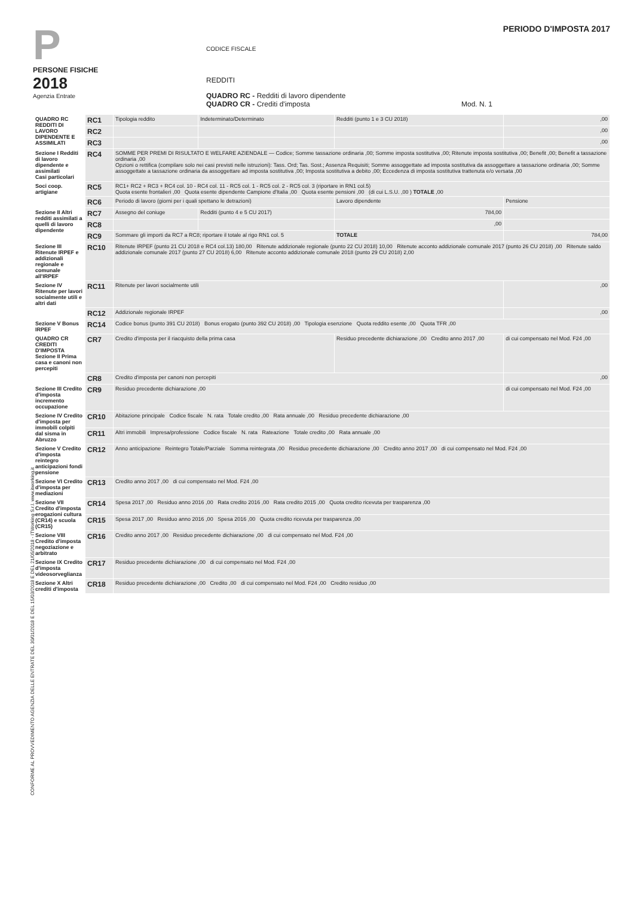P
PERSONE FISICHE
2018
Agenzia Entrate
PERIODO D'IMPOSTA 2017
CODICE FISCALE
REDDITI
QUADRO RC - Redditi di lavoro dipendente
QUADRO CR - Crediti d'imposta Mod. N. 1
| QUADRO RC REDDITI DI LAVORO DIPENDENTE E ASSIMILATI | RC1 | Tipologia reddito | Indeterminato/Determinato | Redditi (punto 1 e 3 CU 2018) | ,00 |
| | RC2 | | | | ,00 |
| | RC3 | | | | ,00 |
| Sezione I Redditi di lavoro dipendente e assimilati Casi particolari | RC4 | SOMME PER PREMI DI RISULTATO E WELFARE AZIENDALE — Codice; Somme tassazione ordinaria ,00; Somme imposta sostitutiva ,00; Ritenute imposta sostitutiva ,00; Benefit ,00; Benefit a tassazione ordinaria ,00 Opzioni o rettifica (compilare solo nei casi previsti nelle istruzioni): Tass. Ord; Tas. Sost.; Assenza Requisiti; Somme assoggettate ad imposta sostitutiva da assoggettare a tassazione ordinaria ,00; Somme assoggettate a tassazione ordinaria da assoggettare ad imposta sostitutiva ,00; Imposta sostitutiva a debito ,00; Eccedenza di imposta sostitutiva trattenuta e/o versata ,00 | | | |
| Soci coop. artigiane | RC5 | RC1+ RC2 + RC3 + RC4 col. 10 - RC4 col. 11 - RC5 col. 1 - RC5 col. 2 - RC5 col. 3 (riportare in RN1 col.5) Quota esente frontalieri ,00 Quota esente dipendente Campione d'Italia ,00 Quota esente pensioni ,00 (di cui L.S.U. ,00 ) TOTALE ,00 | | | |
| | RC6 | Periodo di lavoro (giorni per i quali spettano le detrazioni) | | Lavoro dipendente | Pensione |
| Sezione II Altri redditi assimilati a quelli di lavoro dipendente | RC7 | Assegno del coniuge | Redditi (punto 4 e 5 CU 2017) | 784,00 | |
| | RC8 | | | ,00 | |
| | RC9 | Sommare gli importi da RC7 a RC8; riportare il totale al rigo RN1 col. 5 | | TOTALE | 784,00 |
| Sezione III Ritenute IRPEF e addizionali regionale e comunale all'IRPEF | RC10 | Ritenute IRPEF (punto 21 CU 2018 e RC4 col.13) 180,00 Ritenute addizionale regionale (punto 22 CU 2018) 10,00 Ritenute acconto addizionale comunale 2017 (punto 26 CU 2018) ,00 Ritenute saldo addizionale comunale 2017 (punto 27 CU 2018) 6,00 Ritenute acconto addizionale comunale 2018 (punto 29 CU 2018) 2,00 | | | |
| Sezione IV Ritenute per lavori socialmente utili e altri dati | RC11 | Ritenute per lavori socialmente utili | | | ,00 |
| | RC12 | Addizionale regionale IRPEF | | | ,00 |
| Sezione V Bonus IRPEF | RC14 | Codice bonus (punto 391 CU 2018) Bonus erogato (punto 392 CU 2018) ,00 Tipologia esenzione Quota reddito esente ,00 Quota TFR ,00 | | | |
| QUADRO CR CREDITI D'IMPOSTA Sezione II Prima casa e canoni non percepiti | CR7 | Credito d'imposta per il riacquisto della prima casa | | Residuo precedente dichiarazione ,00 Credito anno 2017 ,00 | di cui compensato nel Mod. F24 ,00 |
| | CR8 | Credito d'imposta per canoni non percepiti | | | ,00 |
| Sezione III Credito d'imposta incremento occupazione | CR9 | Residuo precedente dichiarazione ,00 | | | di cui compensato nel Mod. F24 ,00 |
| Sezione IV Credito d'imposta per immobili colpiti dal sisma in Abruzzo | CR10 | Abitazione principale Codice fiscale N. rata Totale credito ,00 Rata annuale ,00 Residuo precedente dichiarazione ,00 | | | |
| | CR11 | Altri immobili Impresa/professione Codice fiscale N. rata Rateazione Totale credito ,00 Rata annuale ,00 | | | |
| Sezione V Credito d'imposta reintegro anticipazioni fondi pensione | CR12 | Anno anticipazione Reintegro Totale/Parziale Somma reintegrata ,00 Residuo precedente dichiarazione ,00 Credito anno 2017 ,00 di cui compensato nel Mod. F24 ,00 | | | |
| Sezione VI Credito d'imposta per mediazioni | CR13 | Credito anno 2017 ,00 di cui compensato nel Mod. F24 ,00 | | | |
| Sezione VII Credito d'imposta erogazioni cultura (CR14) e scuola (CR15) | CR14 | Spesa 2017 ,00 Residuo anno 2016 ,00 Rata credito 2016 ,00 Rata credito 2015 ,00 Quota credito ricevuta per trasparenza ,00 | | | |
| | CR15 | Spesa 2017 ,00 Residuo anno 2016 ,00 Spesa 2016 ,00 Quota credito ricevuta per trasparenza ,00 | | | |
| Sezione VIII Credito d'imposta negoziazione e arbitrato | CR16 | Credito anno 2017 ,00 Residuo precedente dichiarazione ,00 di cui compensato nel Mod. F24 ,00 | | | |
| Sezione IX Credito d'imposta videosorveglianza | CR17 | Residuo precedente dichiarazione ,00 di cui compensato nel Mod. F24 ,00 | | | |
| Sezione X Altri crediti d'imposta | CR18 | Residuo precedente dichiarazione ,00 Credito ,00 di cui compensato nel Mod. F24 ,00 Credito residuo ,00 | | | |
CONFORME AL PROVVEDIMENTO AGENZIA DELLE ENTRATE DEL 30/01/2018 E DEL 15/03/2018 E DEL 21/05/2018 - ITWorking S.r.l. www.itworking.it